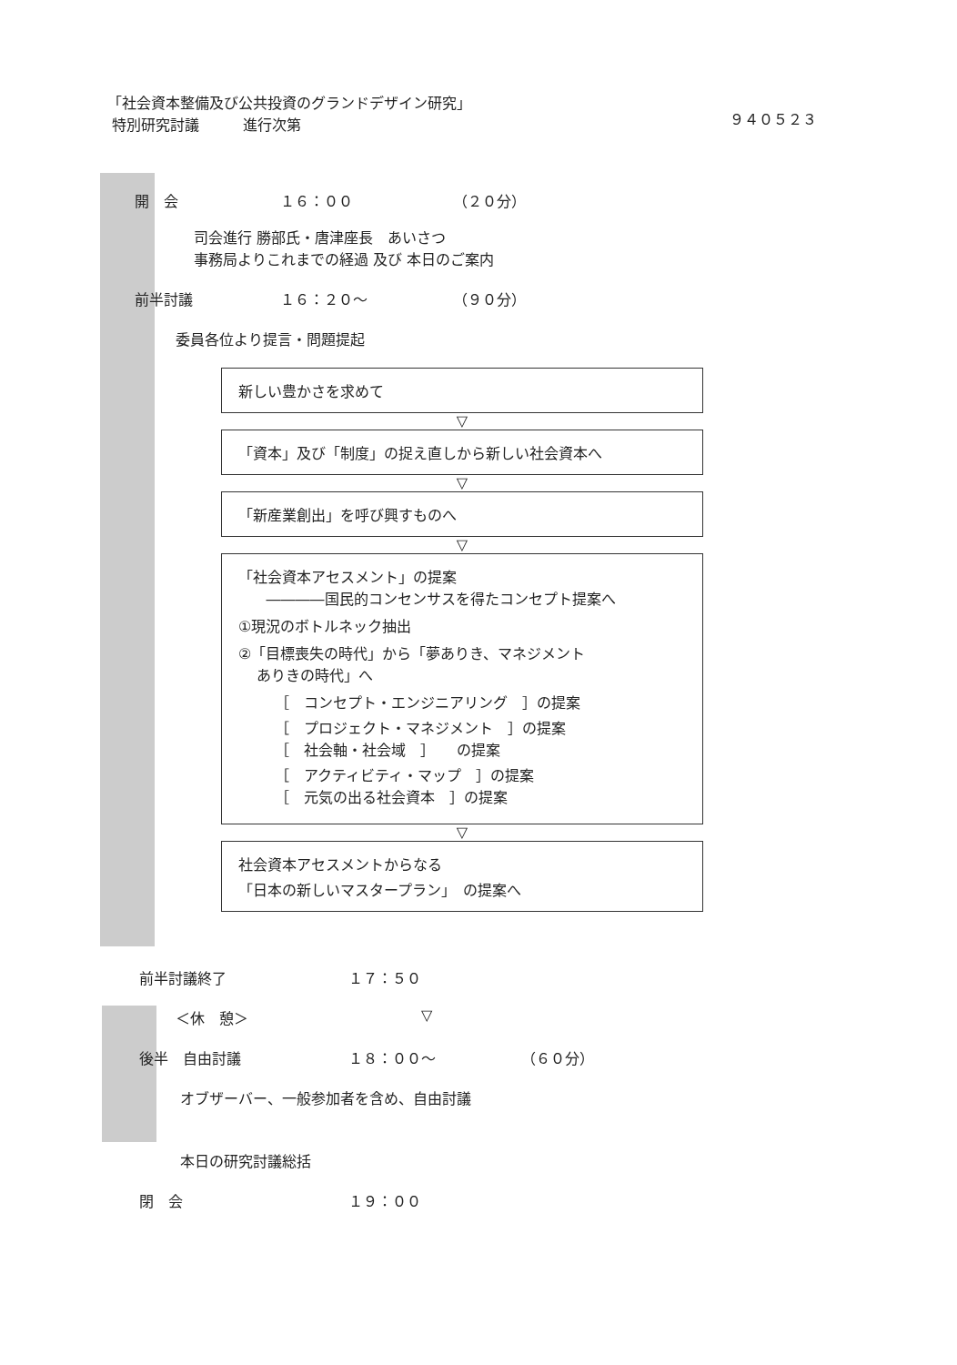「社会資本整備及び公共投資のグランドデザイン研究」
特別研究討議　　　進行次第
９４０５２３
開　会 １６：００ （２０分）
司会進行 勝部氏・唐津座長　あいさつ
事務局よりこれまでの経過 及び 本日のご案内
前半討議 １６：２０～ （９０分）
委員各位より提言・問題提起
新しい豊かさを求めて
▽
「資本」及び「制度」の捉え直しから新しい社会資本へ
▽
「新産業創出」を呼び興すものへ
▽
「社会資本アセスメント」の提案
――――国民的コンセンサスを得たコンセプト提案へ
①現況のボトルネック抽出
②「目標喪失の時代」から「夢ありき、マネジメント
ありきの時代」へ
［　コンセプト・エンジニアリング　］の提案
［　プロジェクト・マネジメント　］の提案
［　社会軸・社会域　］　　の提案
［　アクティビティ・マップ　］の提案
［　元気の出る社会資本　］の提案
▽
社会資本アセスメントからなる
「日本の新しいマスタープラン」　の提案へ
前半討議終了 １７：５０
＜休　憩＞ ▽
後半　自由討議 １８：００～ （６０分）
オブザーバー、一般参加者を含め、自由討議
本日の研究討議総括
閉　会 １９：００